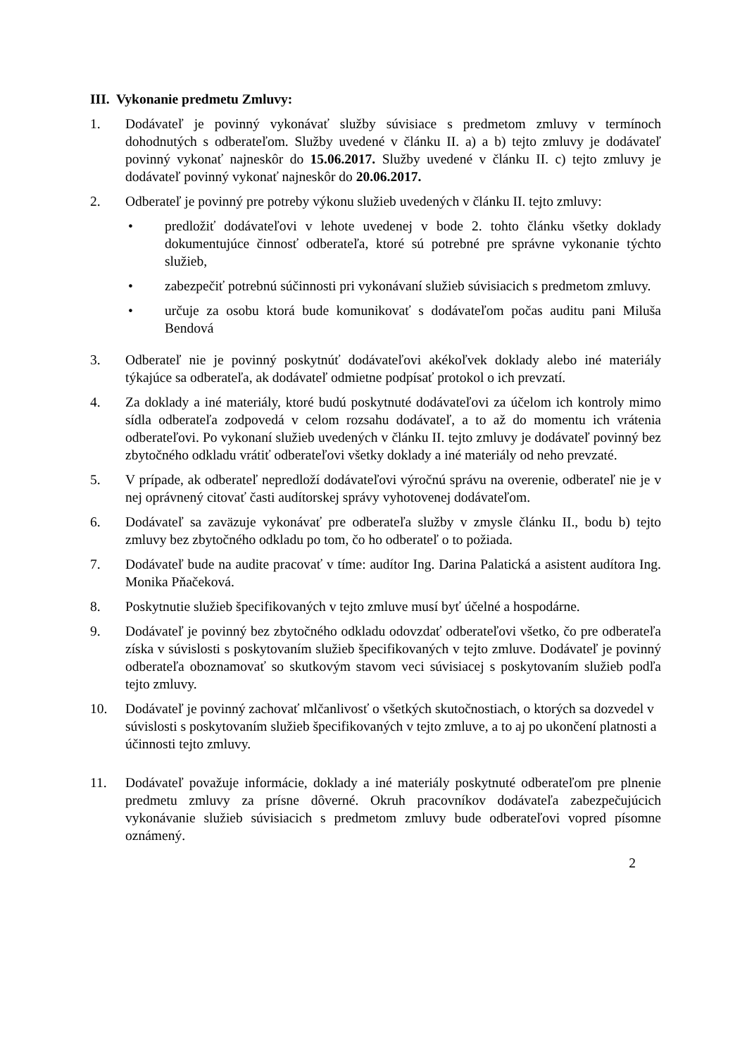III. Vykonanie predmetu Zmluvy:
1. Dodávateľ je povinný vykonávať služby súvisiace s predmetom zmluvy v termínoch dohodnutých s odberateľom. Služby uvedené v článku II. a) a b) tejto zmluvy je dodávateľ povinný vykonať najneskôr do 15.06.2017. Služby uvedené v článku II. c) tejto zmluvy je dodávateľ povinný vykonať najneskôr do 20.06.2017.
2. Odberateľ je povinný pre potreby výkonu služieb uvedených v článku II. tejto zmluvy:
• predložiť dodávateľovi v lehote uvedenej v bode 2. tohto článku všetky doklady dokumentujúce činnosť odberateľa, ktoré sú potrebné pre správne vykonanie týchto služieb,
• zabezpečiť potrebnú súčinnosti pri vykonávaní služieb súvisiacich s predmetom zmluvy.
• určuje za osobu ktorá bude komunikovať s dodávateľom počas auditu pani Miluša Bendová
3. Odberateľ nie je povinný poskytnúť dodávateľovi akékoľvek doklady alebo iné materiály týkajúce sa odberateľa, ak dodávateľ odmietne podpísať protokol o ich prevzatí.
4. Za doklady a iné materiály, ktoré budú poskytnuté dodávateľovi za účelom ich kontroly mimo sídla odberateľa zodpovedá v celom rozsahu dodávateľ, a to až do momentu ich vrátenia odberateľovi. Po vykonaní služieb uvedených v článku II. tejto zmluvy je dodávateľ povinný bez zbytočného odkladu vrátiť odberateľovi všetky doklady a iné materiály od neho prevzaté.
5. V prípade, ak odberateľ nepredloží dodávateľovi výročnú správu na overenie, odberateľ nie je v nej oprávnený citovať časti audítorskej správy vyhotovenej dodávateľom.
6. Dodávateľ sa zaväzuje vykonávať pre odberateľa služby v zmysle článku II., bodu b) tejto zmluvy bez zbytočného odkladu po tom, čo ho odberateľ o to požiada.
7. Dodávateľ bude na audite pracovať v tíme: audítor Ing. Darina Palatická a asistent audítora Ing. Monika Pňačeková.
8. Poskytnutie služieb špecifikovaných v tejto zmluve musí byť účelné a hospodárne.
9. Dodávateľ je povinný bez zbytočného odkladu odovzdať odberateľovi všetko, čo pre odberateľa získa v súvislosti s poskytovaním služieb špecifikovaných v tejto zmluve. Dodávateľ je povinný odberateľa oboznamovať so skutkovým stavom veci súvisiacej s poskytovaním služieb podľa tejto zmluvy.
10. Dodávateľ je povinný zachovať mlčanlivosť o všetkých skutočnostiach, o ktorých sa dozvedel v súvislosti s poskytovaním služieb špecifikovaných v tejto zmluve, a to aj po ukončení platnosti a účinnosti tejto zmluvy.
11. Dodávateľ považuje informácie, doklady a iné materiály poskytnuté odberateľom pre plnenie predmetu zmluvy za prísne dôverné. Okruh pracovníkov dodávateľa zabezpečujúcich vykonávanie služieb súvisiacich s predmetom zmluvy bude odberateľovi vopred písomne oznámený.
2